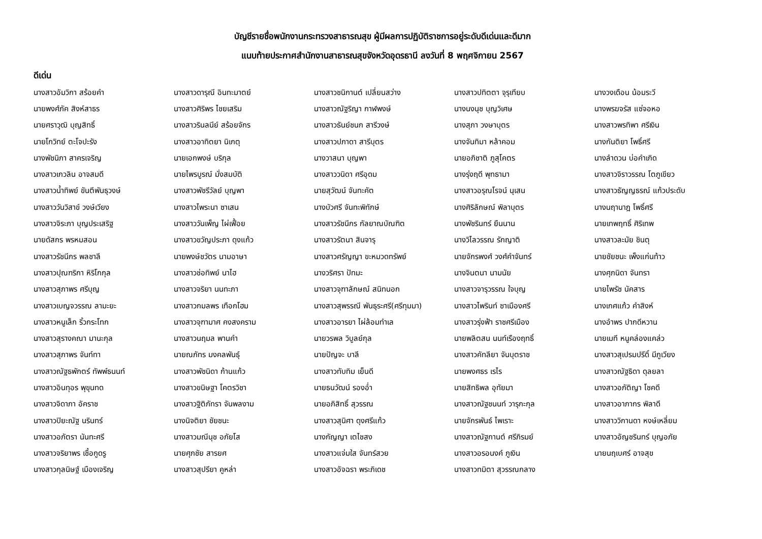บัญชีรายชื่อพนักงานกระทรวงสาธารณสุข ผู้มีผลการปฏิบัติราชการอยู่ระดับดีเด่นและดีมาก
แนบท้ายประกาศสำนักงานสาธารณสุขจังหวัดอุดรธานี ลงวันที่ 8 พฤศจิกายน 2567
ดีเด่น
| นางสาวอัมวิกา สร้อยคำ | นางสาวดารุณี อินทะมาตย์ | นางสาวชนิกานต์ เปลี่ยนสว่าง | นางสาวปทิตตา จุรุเทียบ | นางวงเดือน น้อมระวี |
| นายพงศ์ภัค สิงห์สาธร | นางสาวศิริพร ไชยเสริม | นางสาวณัฐริญา กาฬพงษ์ | นางนงนุช บุญวิเศษ | นางพรฆจรัส แซ่จอหอ |
| นายศราวุฒิ บุญสิทธิ์ | นางสาวรินลนีย์ สร้อยจักร | นางสาวธันย์ชนก สารีวงษ์ | นางสุภา วงษาบุตร | นางสาวพรทิพา ศรีเงิน |
| นายโกวิทย์ ตะโจปะรัง | นางสาวอาทิตยา นิเกตุ | นางสาวปภาดา สารีบุตร | นางจันทิมา หล้าคอม | นางกันติยา โพธิ์ศรี |
| นางพัชนิภา สาคร​เจริญ | นายเอกพงษ์ บริกุล | นางวาสนา บุญพา | นายอภิชาติ ภูสุโคตร | นางลำดวน บ่อคำเกิด |
| นางสาวเกวลิน อาจสมดี | นายไพรบูรณ์ มั่งสมบัติ | นางสาววนิดา ศรีอุดม | นางรุ่งฤดี พุทธามา | นางสาวจิราวรรณ โตภูเขียว |
| นางสาวน้ำทิพย์ ขันตีพันธุวงษ์ | นางสาวพัชรีวัลย์ บุญพา | นายสุวัฒน์ จันทะคัต | นางสาวอรุณโรจน์ นุเสน | นางสาวธัญญธรณ์ แก้วประดับ |
| นางสาววันวิสาข์ วงษ์เวียง | นางสาวไพระนา ซาเสน | นางบัวศรี จันทะพิทักษ์ | นางศิริลักษณ์ พิลาบุตร | นางนฤานาฎ โพธิ์ศรี |
| นางสาวจิระภา บุญประเสริฐ | นางสาววันเพ็ญ ไผ่เฟื้อย | นางสาวรัชนีกร กัลยาณบัณฑิต | นางพัชรินทร์ ยืนนาน | นายเทพฤทธิ์ ศิริเทพ |
| นายดัสกร พรหมสอน | นางสาวขวัญประภา ดุงแก้ว | นางสาวรัตนา สินจารุ | นางวิไลวรรณ รักญาติ | นางสาวละมัย ชินตุ |
| นางสาวรัชนีกร พลชาลี | นายพงษ์ชวัตร นามอาษา | นางสาวศรัญญา ขะหมวดทรัพย์ | นายจักรพงศ์ วงศ์คำจันทร์ | นายชัยชนะ เพ็งแก่นท้าว |
| นางสาวปุณฑริกา หิริโกกุล | นางสาวช่อทิพย์ นาไฮ | นางวริศรา ปัทมะ | นางจินตนา นามนัย | นางศุภนิดา จันทรา |
| นางสาวสุภาพร ศรีบุญ | นางสาวจริยา นนทะภา | นางสาวจุฑาลักษณ์ สนิทนอก | นางสาวจารุวรรณ ใจบุญ | นายไพรัช นัคสาร |
| นางสาวเบญจวรรณ ลามะยะ | นางสาวกมลพร เทือกโฮม | นางสาวสุพรรณี พันธุระศรี(ศรีทุมมา) | นางสาวไพรินท์ ซาเมืองศรี | นางเกศแก้ว คำสิงห์ |
| นางสาวหนูเล็ก ริ้วกระโทก | นางสาวจุฑามาศ คงสงคราม | นางสาวอารยา ไผ่ล้อมทำเล | นางสาวรุ่งฟ้า ราชศรีเมือง | นางอำพร ปากดีหวาน |
| นางสาวสุรางคณา มานะกุล | นางสาวนฤมล พานคำ | นายวรพล วิบูลย์กุล | นายพลิตสน นนท์เรืองฤทธิ์ | นายเมที หนูคล่องแคล่ว |
| นางสาวสุภาพร จันท์ทา | นายณภัทร มงคลพันธุ์ | นายปัญจะ บาลี | นางสาวคัทลียา จันบุตราช | นางสาวสุเปรมปรีดิ์ มีภูเวียง |
| นางสาวณัฐธพักตร์ ทัพพ์ธนนท์ | นางสาวพัชนิดา ก้านแก้ว | นางสาวทับทิม เย็นดี | นายพงศธร เรไร | นางสาวณัฐธิดา ดุลยลา |
| นางสาวอินทุอร พุขุนทด | นางสาวขนิษฐา โคตรวิชา | นายธนวัฒน์ รองอ่ำ | นายสิทธิพล อุทัยมา | นางสาวอภัติญา โชคดี |
| นางสาวจิดาภา อัคราช | นางสาวฐิติภัทรา จันพลงาม | นายอภิสิทธิ์ สุวรรณ | นางสาวณัฐชนนท์ วารุกะกุล | นางสาวอาภากร พิลาดี |
| นางสาวปิยะณัฐ นรินทร์ | นางนิจติยา ชัยชนะ | นางสาวสุนิศา ดุงศรีแก้ว | นายจักรพันธ์ ไพเราะ | นางสาววิกานดา หงษ์เหลี่ยม |
| นางสาวอภัตรา นันทะศรี | นางสาวมณีนุช อภัยโส | นางกัญญา เตไชสง | นางสาวณัฐกานต์ ศรีภิรมย์ | นางสาวอัญชรินทร์ บุญอภัย |
| นางสาวจริยาพร เชื้อกูดรู | นายศุภชัย สารยศ | นางสาวแจ่มใส จันทร์สวย | นางสาวอรอนงค์ ภูเงิน | นายนฤเบศร์ อาจสุข |
| นางสาวกุลนิษฐ์ เมืองเจริญ | นางสาวสุปรียา คูหล่า | นางสาวอัจฉรา พระภิเดช | นางสาวทมิตา สุวรรณกลาง | |